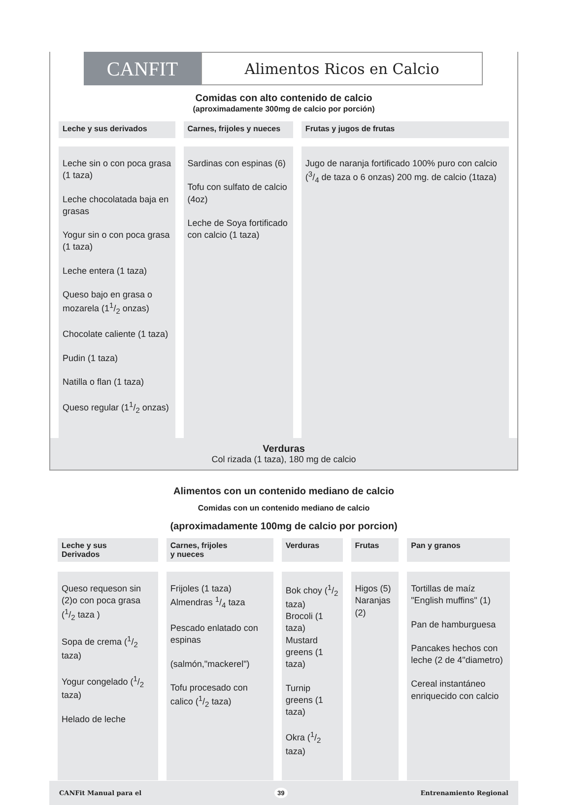CANFIT
Alimentos Ricos en Calcio
Comidas con alto contenido de calcio
(aproximadamente 300mg de calcio por porción)
| Leche y sus derivados | Carnes, frijoles y nueces | Frutas y jugos de frutas |
| --- | --- | --- |
| Leche sin o con poca grasa (1 taza) Leche chocolatada baja en grasas Yogur sin o con poca grasa (1 taza) Leche entera (1 taza) Queso bajo en grasa o mozarela (11/2 onzas) Chocolate caliente (1 taza) Pudin (1 taza) Natilla o flan (1 taza) Queso regular (11/2 onzas) | Sardinas con espinas (6) Tofu con sulfato de calcio (4oz) Leche de Soya fortificado con calcio (1 taza) | Jugo de naranja fortificado 100% puro con calcio (3/4 de taza o 6 onzas) 200 mg. de calcio (1taza) |
Verduras
Col rizada (1 taza), 180 mg de calcio
Alimentos con un contenido mediano de calcio
Comidas con un contenido mediano de calcio
(aproximadamente 100mg de calcio por porcion)
| Leche y sus Derivados | Carnes, frijoles y nueces | Verduras | Frutas | Pan y granos |
| --- | --- | --- | --- | --- |
| Queso requeson sin (2)o con poca grasa (1/2 taza ) Sopa de crema (1/2 taza) Yogur congelado (1/2 taza) Helado de leche | Frijoles (1 taza) Almendras 1/4 taza Pescado enlatado con espinas (salmón,"mackerel") Tofu procesado con calico (1/2 taza) | Bok choy (1/2 taza) Brocoli (1 taza) Mustard greens (1 taza) Turnip greens (1 taza) Okra (1/2 taza) | Higos (5) Naranjas (2) | Tortillas de maíz "English muffins" (1) Pan de hamburguesa Pancakes hechos con leche (2 de 4"diametro) Cereal instantáneo enriquecido con calcio |
CANFit Manual para el 39 Entrenamiento Regional